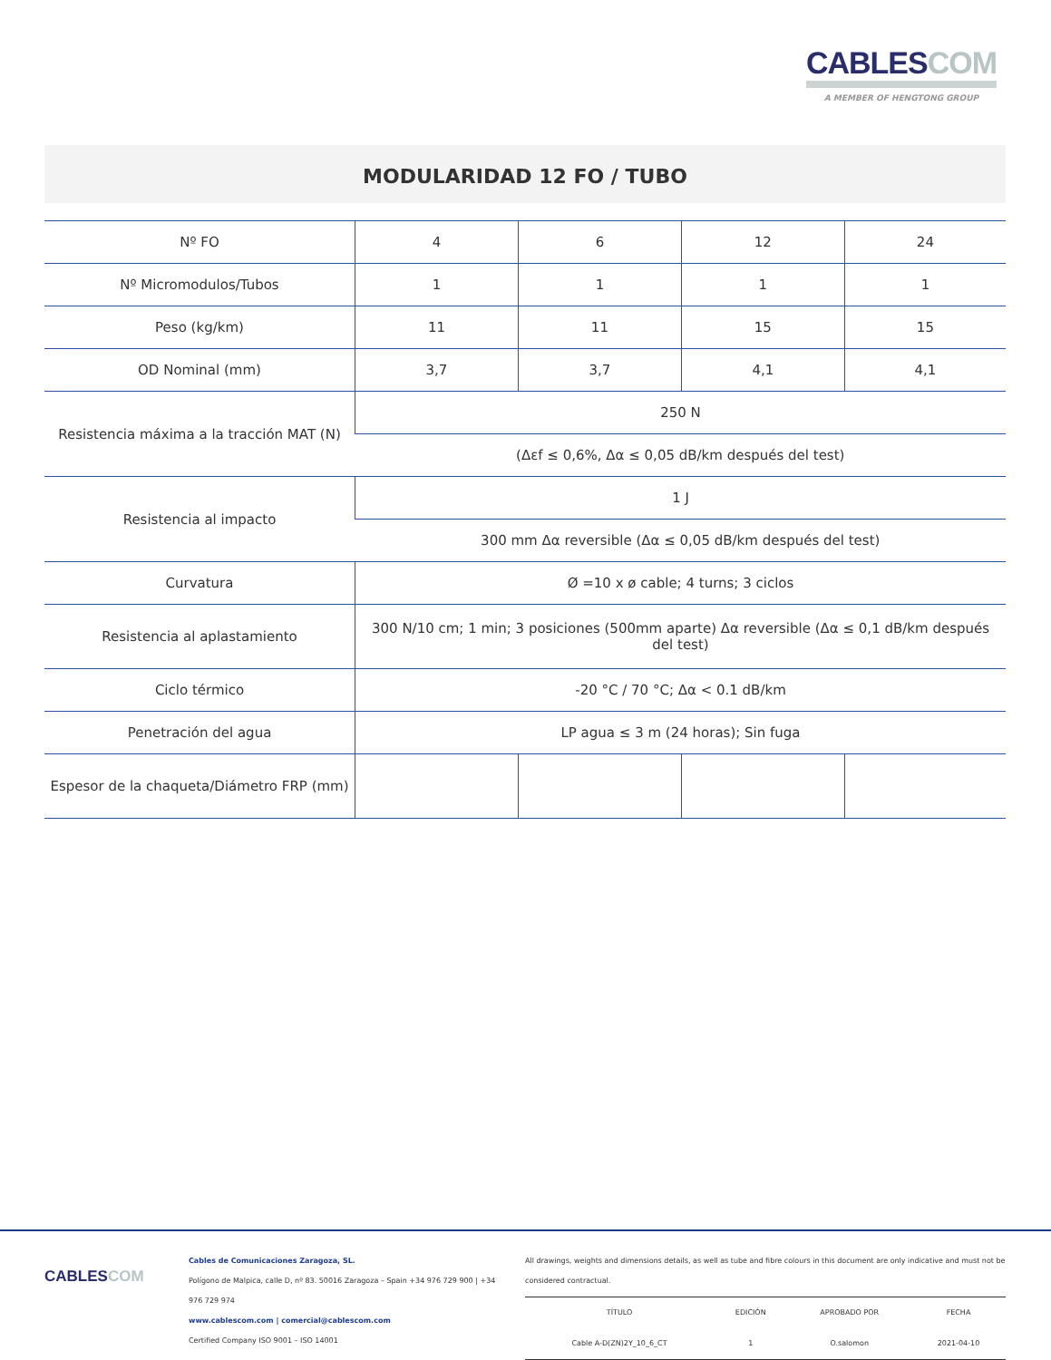CABLES COM
A MEMBER OF HENGTONG GROUP
MODULARIDAD 12 FO / TUBO
| Nº FO | 4 | 6 | 12 | 24 |
| Nº Micromodulos/Tubos | 1 | 1 | 1 | 1 |
| Peso (kg/km) | 11 | 11 | 15 | 15 |
| OD Nominal (mm) | 3,7 | 3,7 | 4,1 | 4,1 |
| Resistencia máxima a la tracción MAT (N) | 250 N | | | |
| | (Δεf ≤ 0,6%, Δα ≤ 0,05 dB/km después del test) | | | |
| Resistencia al impacto | 1 J | | | |
| | 300 mm Δα reversible (Δα ≤ 0,05 dB/km después del test) | | | |
| Curvatura | Ø =10 x ø cable; 4 turns; 3 ciclos | | | |
| Resistencia al aplastamiento | 300 N/10 cm; 1 min; 3 posiciones (500mm aparte) Δα reversible (Δα ≤ 0,1 dB/km después del test) | | | |
| Ciclo térmico | -20 °C / 70 °C; Δα < 0.1 dB/km | | | |
| Penetración del agua | LP agua ≤ 3 m (24 horas); Sin fuga | | | |
| Espesor de la chaqueta/Diámetro FRP (mm) | | | | |
CABLESCOM
Cables de Comunicaciones Zaragoza, SL.
Polígono de Malpica, calle D, nº 83. 50016 Zaragoza – Spain +34 976 729 900 | +34 976 729 974
www.cablescom.com | comercial@cablescom.com
Certified Company ISO 9001 – ISO 14001
All drawings, weights and dimensions details, as well as tube and fibre colours in this document are only indicative and must not be considered contractual.
| TÍTULO | EDICIÓN | APROBADO POR | FECHA |
| --- | --- | --- | --- |
| Cable A-D(ZN)2Y_10_6_CT | 1 | O.salomon | 2021-04-10 |